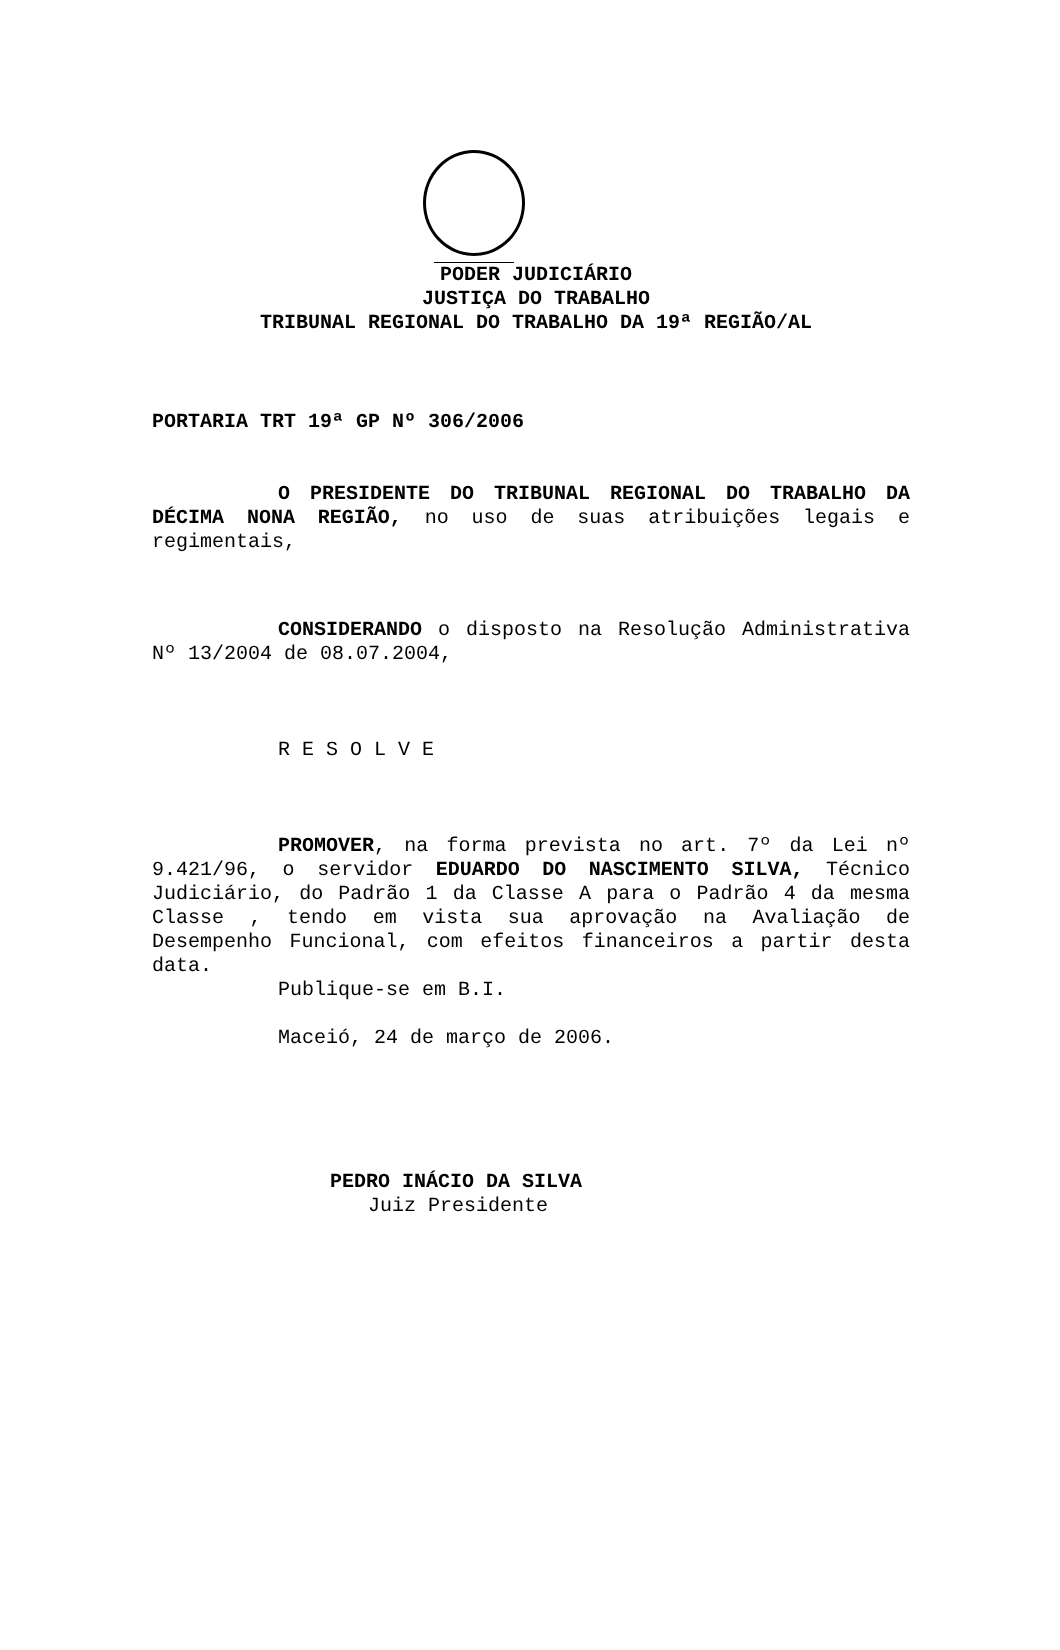PODER JUDICIÁRIO
JUSTIÇA DO TRABALHO
TRIBUNAL REGIONAL DO TRABALHO DA 19ª REGIÃO/AL
PORTARIA TRT 19ª GP Nº 306/2006
O PRESIDENTE DO TRIBUNAL REGIONAL DO TRABALHO DA DÉCIMA NONA REGIÃO, no uso de suas atribuições legais e regimentais,
CONSIDERANDO o disposto na Resolução Administrativa Nº 13/2004 de 08.07.2004,
R E S O L V E
PROMOVER, na forma prevista no art. 7º da Lei nº 9.421/96, o servidor EDUARDO DO NASCIMENTO SILVA, Técnico Judiciário, do Padrão 1 da Classe A para o Padrão 4 da mesma Classe , tendo em vista sua aprovação na Avaliação de Desempenho Funcional, com efeitos financeiros a partir desta data.
Publique-se em B.I.
Maceió, 24 de março de 2006.
PEDRO INÁCIO DA SILVA
Juiz Presidente